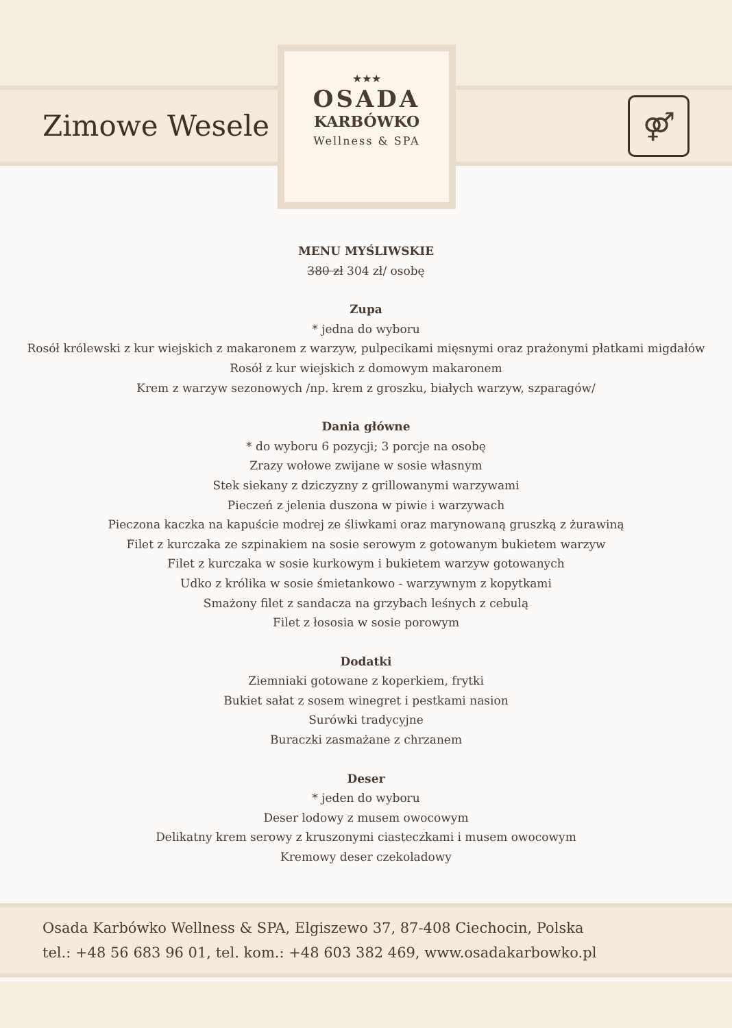Zimowe Wesele
⚤
★★★
OSADA
KARBÓWKO
Wellness & SPA
MENU MYŚLIWSKIE
380 zł 304 zł/ osobę
Zupa
* jedna do wyboru
Rosół królewski z kur wiejskich z makaronem z warzyw, pulpecikami mięsnymi oraz prażonymi płatkami migdałów
Rosół z kur wiejskich z domowym makaronem
Krem z warzyw sezonowych /np. krem z groszku, białych warzyw, szparagów/
Dania główne
* do wyboru 6 pozycji; 3 porcje na osobę
Zrazy wołowe zwijane w sosie własnym
Stek siekany z dziczyzny z grillowanymi warzywami
Pieczeń z jelenia duszona w piwie i warzywach
Pieczona kaczka na kapuście modrej ze śliwkami oraz marynowaną gruszką z żurawiną
Filet z kurczaka ze szpinakiem na sosie serowym z gotowanym bukietem warzyw
Filet z kurczaka w sosie kurkowym i bukietem warzyw gotowanych
Udko z królika w sosie śmietankowo - warzywnym z kopytkami
Smażony filet z sandacza na grzybach leśnych z cebulą
Filet z łososia w sosie porowym
Dodatki
Ziemniaki gotowane z koperkiem, frytki
Bukiet sałat z sosem winegret i pestkami nasion
Surówki tradycyjne
Buraczki zasmażane z chrzanem
Deser
* jeden do wyboru
Deser lodowy z musem owocowym
Delikatny krem serowy z kruszonymi ciasteczkami i musem owocowym
Kremowy deser czekoladowy
Osada Karbówko Wellness & SPA, Elgiszewo 37, 87-408 Ciechocin, Polska
tel.: +48 56 683 96 01, tel. kom.: +48 603 382 469, www.osadakarbowko.pl